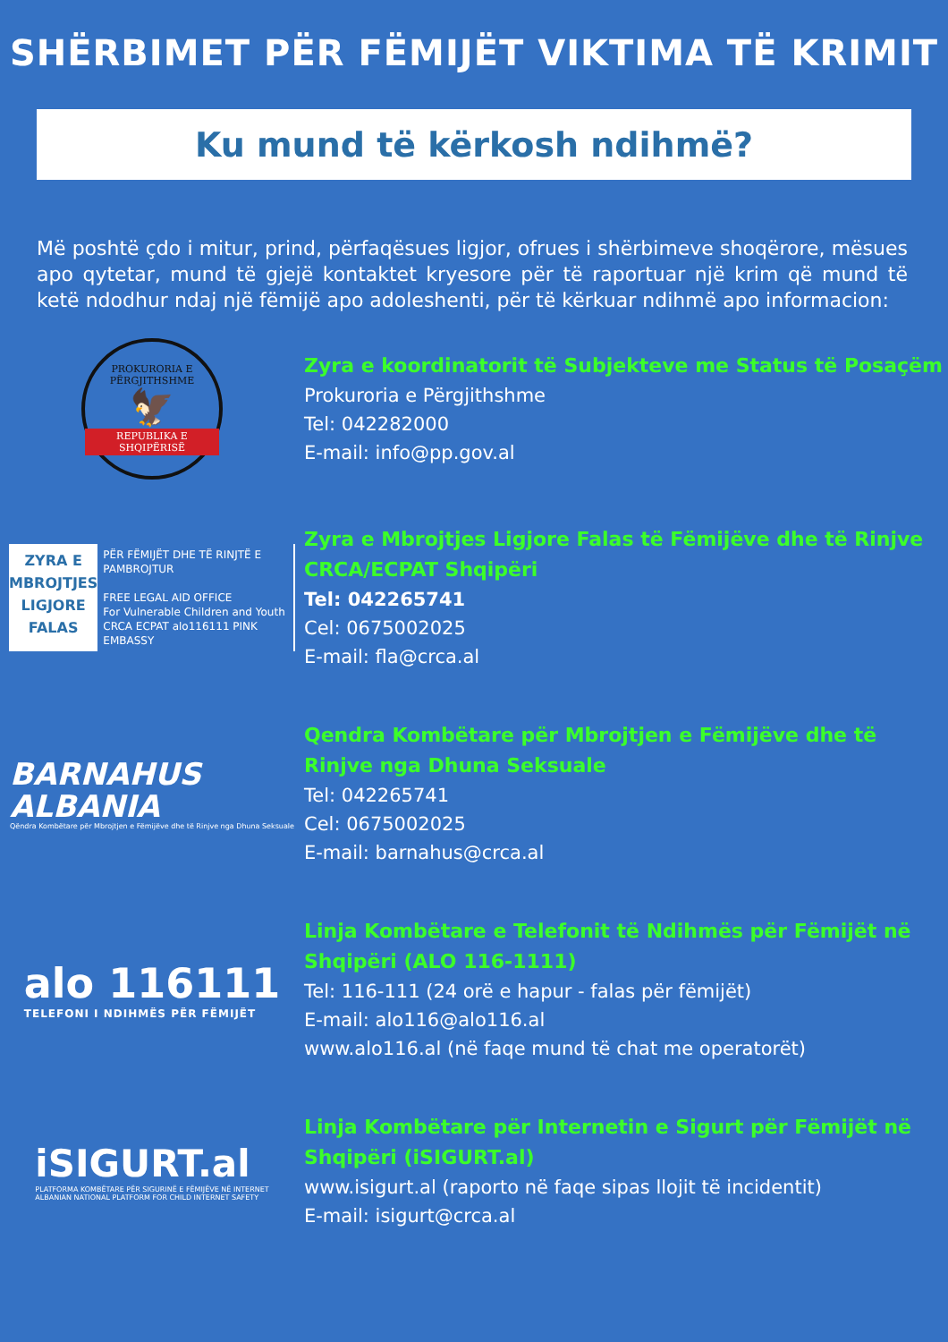SHËRBIMET PËR FËMIJËT VIKTIMA TË KRIMIT
Ku mund të kërkosh ndihmë?
Më poshtë çdo i mitur, prind, përfaqësues ligjor, ofrues i shërbimeve shoqërore, mësues apo qytetar, mund të gjejë kontaktet kryesore për të raportuar një krim që mund të ketë ndodhur ndaj një fëmijë apo adoleshenti, për të kërkuar ndihmë apo informacion:
PROKURORIA E PËRGJITHSHME
🦅
REPUBLIKA E SHQIPËRISË
Zyra e koordinatorit të Subjekteve me Status të Posaçëm
Prokuroria e Përgjithshme
Tel: 042282000
E-mail: info@pp.gov.al
ZYRA E
MBROJTJES
LIGJORE
FALAS
PËR FËMIJËT DHE TË RINJTË E PAMBROJTUR
FREE LEGAL AID OFFICE
For Vulnerable Children and Youth
CRCA ECPAT alo116111 PINK EMBASSY
Zyra e Mbrojtjes Ligjore Falas të Fëmijëve dhe të Rinjve CRCA/ECPAT Shqipëri
Tel: 042265741
Cel: 0675002025
E-mail: fla@crca.al
BARNAHUS
ALBANIA
Qëndra Kombëtare për Mbrojtjen e Fëmijëve dhe të Rinjve nga Dhuna Seksuale
Qendra Kombëtare për Mbrojtjen e Fëmijëve dhe të Rinjve nga Dhuna Seksuale
Tel: 042265741
Cel: 0675002025
E-mail: barnahus@crca.al
alo 116111
TELEFONI I NDIHMËS PËR FËMIJËT
Linja Kombëtare e Telefonit të Ndihmës për Fëmijët në Shqipëri (ALO 116-1111)
Tel: 116-111 (24 orë e hapur - falas për fëmijët)
E-mail: alo116@alo116.al
www.alo116.al (në faqe mund të chat me operatorët)
iSIGURT.al
PLATFORMA KOMBËTARE PËR SIGURINË E FËMIJËVE NË INTERNET
ALBANIAN NATIONAL PLATFORM FOR CHILD INTERNET SAFETY
Linja Kombëtare për Internetin e Sigurt për Fëmijët në Shqipëri (iSIGURT.al)
www.isigurt.al (raporto në faqe sipas llojit të incidentit)
E-mail: isigurt@crca.al